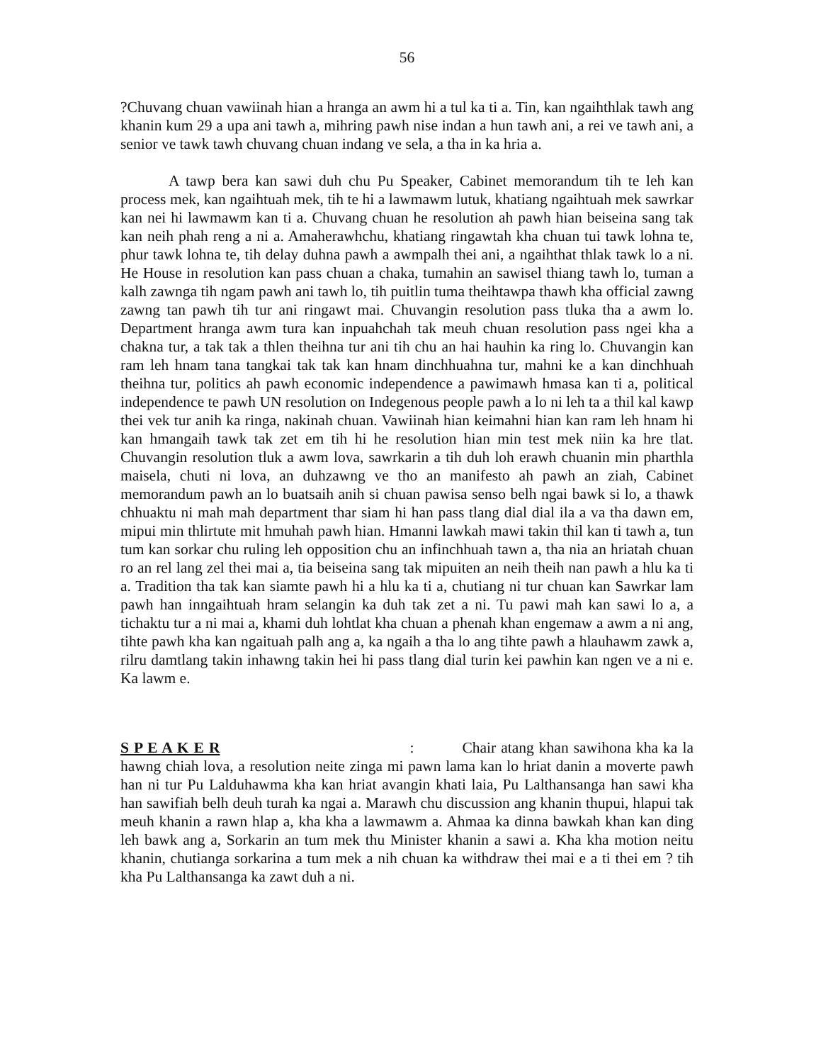56
?Chuvang chuan vawiinah hian a hranga an awm hi a tul ka ti a. Tin, kan ngaihthlak tawh ang khanin kum 29 a upa ani tawh a, mihring pawh nise indan a hun tawh ani, a rei ve tawh ani, a senior ve tawk tawh chuvang chuan indang ve sela, a tha in ka hria a.
A tawp bera kan sawi duh chu Pu Speaker, Cabinet memorandum tih te leh kan process mek, kan ngaihtuah mek, tih te hi a lawmawm lutuk, khatiang ngaihtuah mek sawrkar kan nei hi lawmawm kan ti a. Chuvang chuan he resolution ah pawh hian beiseina sang tak kan neih phah reng a ni a. Amaherawhchu, khatiang ringawtah kha chuan tui tawk lohna te, phur tawk lohna te, tih delay duhna pawh a awmpalh thei ani, a ngaihthat thlak tawk lo a ni. He House in resolution kan pass chuan a chaka, tumahin an sawisel thiang tawh lo, tuman a kalh zawnga tih ngam pawh ani tawh lo, tih puitlin tuma theihtawpa thawh kha official zawng zawng tan pawh tih tur ani ringawt mai. Chuvangin resolution pass tluka tha a awm lo. Department hranga awm tura kan inpuahchah tak meuh chuan resolution pass ngei kha a chakna tur, a tak tak a thlen theihna tur ani tih chu an hai hauhin ka ring lo. Chuvangin kan ram leh hnam tana tangkai tak tak kan hnam dinchhuahna tur, mahni ke a kan dinchhuah theihna tur, politics ah pawh economic independence a pawimawh hmasa kan ti a, political independence te pawh UN resolution on Indegenous people pawh a lo ni leh ta a thil kal kawp thei vek tur anih ka ringa, nakinah chuan. Vawiinah hian keimahni hian kan ram leh hnam hi kan hmangaih tawk tak zet em tih hi he resolution hian min test mek niin ka hre tlat. Chuvangin resolution tluk a awm lova, sawrkarin a tih duh loh erawh chuanin min pharthla maisela, chuti ni lova, an duhzawng ve tho an manifesto ah pawh an ziah, Cabinet memorandum pawh an lo buatsaih anih si chuan pawisa senso belh ngai bawk si lo, a thawk chhuaktu ni mah mah department thar siam hi han pass tlang dial dial ila a va tha dawn em, mipui min thlirtute mit hmuhah pawh hian. Hmanni lawkah mawi takin thil kan ti tawh a, tun tum kan sorkar chu ruling leh opposition chu an infinchhuah tawn a, tha nia an hriatah chuan ro an rel lang zel thei mai a, tia beiseina sang tak mipuiten an neih theih nan pawh a hlu ka ti a. Tradition tha tak kan siamte pawh hi a hlu ka ti a, chutiang ni tur chuan kan Sawrkar lam pawh han inngaihtuah hram selangin ka duh tak zet a ni. Tu pawi mah kan sawi lo a, a tichaktu tur a ni mai a, khami duh lohtlat kha chuan a phenah khan engemaw a awm a ni ang, tihte pawh kha kan ngaituah palh ang a, ka ngaih a tha lo ang tihte pawh a hlauhawm zawk a, rilru damtlang takin inhawng takin hei hi pass tlang dial turin kei pawhin kan ngen ve a ni e. Ka lawm e.
S P E A K E R : Chair atang khan sawihona kha ka la hawng chiah lova, a resolution neite zinga mi pawn lama kan lo hriat danin a moverte pawh han ni tur Pu Lalduhawma kha kan hriat avangin khati laia, Pu Lalthansanga han sawi kha han sawifiah belh deuh turah ka ngai a. Marawh chu discussion ang khanin thupui, hlapui tak meuh khanin a rawn hlap a, kha kha a lawmawm a. Ahmaa ka dinna bawkah khan kan ding leh bawk ang a, Sorkarin an tum mek thu Minister khanin a sawi a. Kha kha motion neitu khanin, chutianga sorkarina a tum mek a nih chuan ka withdraw thei mai e a ti thei em ? tih kha Pu Lalthansanga ka zawt duh a ni.